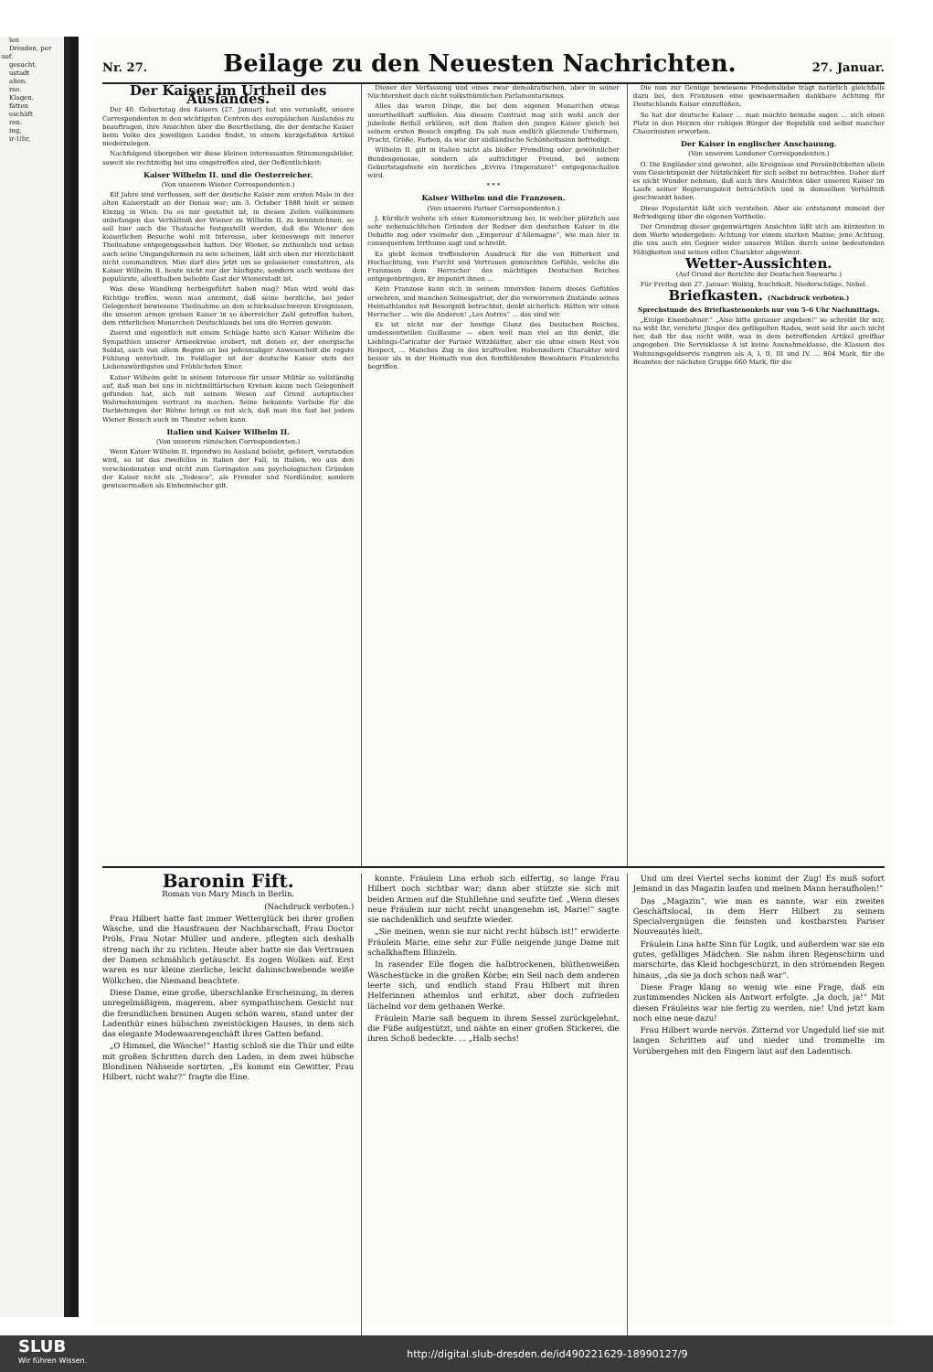len
Dresden, per sof.
gesucht.
ustadt
alien.
rse.
Klagen.
fätten
eschäft
ren.
ing,
ir-Uhr,
Nr. 27. Beilage zu den Neuesten Nachrichten. 27. Januar.
Der Kaiser im Urtheil des Auslandes.
Der 40. Geburtstag des Kaisers (27. Januar) hat uns veranlaßt, unsere Correspondenten in den wichtigsten Centren des europäischen Auslandes zu beauftragen, ihre Ansichten über die Beurtheilung, die der deutsche Kaiser beim Volke des jeweiligen Landes findet, in einem kurzgefaßten Artikel niederzulegen.
Nachfolgend übergeben wir diese kleinen interessanten Stimmungsbilder, soweit sie rechtzeitig bei uns eingetroffen sind, der Oeffentlichkeit:
Kaiser Wilhelm II. und die Oesterreicher.
(Von unserem Wiener Correspondenten.)
Elf Jahre sind verflossen, seit der deutsche Kaiser zum ersten Male in der alten Kaiserstadt an der Donau war; am 3. October 1888 hielt er seinen Einzug in Wien. Da es mir gestattet ist, in diesen Zeilen vollkommen unbefangen das Verhältniß der Wiener zu Wilhelm II. zu kennzeichnen, so soll hier auch die Thatsache festgestellt werden, daß die Wiener den kaiserlichen Besuche wohl mit Interesse, aber keineswegs mit innerer Theilnahme entgegengesehen hatten. Der Wiener, so zuthunlich und urban auch seine Umgangsformen zu sein scheinen, läßt sich eben zur Herzlichkeit nicht commandiren. Man darf dies jetzt um so gelassener constatiren, als Kaiser Wilhelm II. heute nicht nur der häufigste, sondern auch weitaus der populärste, allenthalben beliebte Gast der Wienerstadt ist.
Was diese Wandlung herbeigeführt haben mag? Man wird wohl das Richtige treffen, wenn man annimmt, daß seine herzliche, bei jeder Gelegenheit bewiesene Theilnahme an den schicksalsschweren Ereignissen, die unseren armen greisen Kaiser in so überreicher Zahl getroffen haben, dem ritterlichen Monarchen Deutschlands bei uns die Herzen gewann.
Zuerst und eigentlich mit einem Schlage hatte sich Kaiser Wilhelm die Sympathien unserer Armeekreise erobert, mit denen er, der energische Soldat, auch von allem Beginn an bei jedesmaliger Anwesenheit die regste Fühlung unterhielt. Im Feldlager ist der deutsche Kaiser stets der Liebenswürdigsten und Fröhlichsten Einer.
Kaiser Wilhelm geht in seinem Interesse für unser Militär so vollständig auf, daß man bei uns in nichtmilitärischen Kreisen kaum noch Gelegenheit gefunden hat, sich mit seinem Wesen auf Grund autoptischer Wahrnehmungen vertraut zu machen. Seine bekannte Vorliebe für die Darbietungen der Bühne bringt es mit sich, daß man ihn fast bei jedem Wiener Besuch auch im Theater sehen kann.
Italien und Kaiser Wilhelm II.
(Von unserem römischen Correspondenten.)
Wenn Kaiser Wilhelm II. irgendwo im Ausland beliebt, gefeiert, verstanden wird, so ist das zweifellos in Italien der Fall, in Italien, wo aus den verschiedensten und nicht zum Geringsten aus psychologischen Gründen der Kaiser nicht als „Tedesco“, als Fremder und Nordländer, sondern gewissermaßen als Einheimischer gilt.
Diener der Verfassung und eines zwar demokratischen, aber in seiner Nüchternheit doch nicht volksthümlichen Parlamentarismus.
Alles das waren Dinge, die bei dem eigenen Monarchen etwas unvortheilhaft auffielen. Aus diesem Contrast mag sich wohl auch der jubelnde Beifall erklären, mit dem Italien den jungen Kaiser gleich bei seinem ersten Besuch empfing. Da sah man endlich glänzende Uniformen, Pracht, Größe, Farben, da war der südländische Schönheitssinn befriedigt.
Wilhelm II. gilt in Italien nicht als bloßer Fremdling oder gewöhnlicher Bundesgenosse, sondern als aufrichtiger Freund, bei seinem Geburtstagsfeste ein herzliches „Evviva l'Imperatore!“ entgegenschallen wird.
* * *
Kaiser Wilhelm und die Franzosen.
(Von unserem Pariser Correspondenten.)
J. Kürzlich wohnte ich einer Kammersitzung bei, in welcher plötzlich aus sehr nebensächlichen Gründen der Redner den deutschen Kaiser in die Debatte zog oder vielmehr den „Empereur d'Allemagne“, wie man hier in consequentem Irrthume sagt und schreibt.
Es giebt keinen treffenderen Ausdruck für die von Bitterkeit und Hochachtung, von Furcht und Vertrauen gemischten Gefühle, welche die Franzosen dem Herrscher des mächtigen Deutschen Reiches entgegenbringen. Er imponirt ihnen ...
Kein Franzose kann sich in seinem innersten Innern dieses Gefühles erwehren, und manchen Seinespatriot, der die verworrenen Zustände seines Heimathlandes mit Besorgniß betrachtet, denkt sicherlich: Hätten wir einen Herrscher ... wie die Anderen! „Les Autres“ ... das sind wir.
Es ist nicht nur der heutige Glanz des Deutschen Reiches, umdessentwillen Guillaume — eben weil man viel an ihn denkt, die Lieblings-Caricatur der Pariser Witzblätter, aber nie ohne einen Rest von Respect, ... Manches Zug in des kraftvollen Hohenzollern Charakter wird besser als in der Heimath von den feinfühlenden Bewohnern Frankreichs begriffen.
Die nun zur Genüge bewiesene Friedensliebe trägt natürlich gleichfalls dazu bei, den Franzosen eine gewissermaßen dankbare Achtung für Deutschlands Kaiser einzuflößen.
So hat der deutsche Kaiser ... man möchte beinahe sagen ... sich einen Platz in den Herzen der ruhigen Bürger der Republik und selbst mancher Chauvinisten erworben.
Der Kaiser in englischer Anschauung.
(Von unserem Londoner Correspondenten.)
O. Die Engländer sind gewohnt, alle Ereignisse und Persönlichkeiten allein vom Gesichtspunkt der Nützlichkeit für sich selbst zu betrachten. Daher darf es nicht Wunder nehmen, daß auch ihre Ansichten über unseren Kaiser im Laufe seiner Regierungszeit beträchtlich und in demselben Verhältniß geschwankt haben.
Diese Popularität läßt sich verstehen. Aber sie entstammt zumeist der Befriedigung über die eigenen Vortheile.
Der Grundzug dieser gegenwärtigen Ansichten läßt sich am kürzesten in dem Worte wiedergeben: Achtung vor einem starken Manne; jene Achtung, die uns auch ein Gegner wider unseren Willen durch seine bedeutenden Fähigkeiten und seinen edlen Charakter abgewinnt.
Wetter-Aussichten.
(Auf Grund der Berichte der Deutschen Seewarte.)
Für Freitag den 27. Januar: Wolkig, feuchtkalt, Niederschläge, Nebel.
Briefkasten. (Nachdruck verboten.)
Sprechstunde des Briefkastenonkels nur von 5–6 Uhr Nachmittags.
„Einige Eisenbahner.“ „Also bitte genauer angeben!“ so schreibt Ihr mir, na wißt Ihr, verehrte Jünger des geflügelten Rades, weit seid Ihr auch nicht her, daß Ihr das nicht wißt, was in dem betreffenden Artikel greifbar angegeben. Die Servisklasse A ist keine Ausnahmeklasse, die Klassen des Wohnungsgeldservis rangiren als A, I, II, III und IV. ... 804 Mark, für die Beamten der nächsten Gruppe 660 Mark, für die
Baronin Fift.
Roman von Mary Misch in Berlin.
(Nachdruck verboten.)
Frau Hilbert hatte fast immer Wetterglück bei ihrer großen Wäsche, und die Hausfrauen der Nachbarschaft, Frau Doctor Pröls, Frau Notar Müller und andere, pflegten sich deshalb streng nach ihr zu richten. Heute aber hatte sie das Vertrauen der Damen schmählich getäuscht. Es zogen Wolken auf. Erst waren es nur kleine zierliche, leicht dahinschwebende weiße Wölkchen, die Niemand beachtete.
Diese Dame, eine große, überschlanke Erscheinung, in deren unregelmäßigem, magerem, aber sympathischem Gesicht nur die freundlichen braunen Augen schön waren, stand unter der Ladenthür eines hübschen zweistöckigen Hauses, in dem sich das elegante Modewaarengeschäft ihres Gatten befand.
„O Himmel, die Wäsche!“ Hastig schloß sie die Thür und eilte mit großen Schritten durch den Laden, in dem zwei hübsche Blondinen Nähseide sortirten. „Es kommt ein Gewitter, Frau Hilbert, nicht wahr?“ fragte die Eine.
konnte. Fräulein Lina erhob sich eilfertig, so lange Frau Hilbert noch sichtbar war; dann aber stützte sie sich mit beiden Armen auf die Stuhllehne und seufzte tief. „Wenn dieses neue Fräulein nur nicht recht unangenehm ist, Marie!“ sagte sie nachdenklich und seufzte wieder.
„Sie meinen, wenn sie nur nicht recht hübsch ist!“ erwiderte Fräulein Marie, eine sehr zur Fülle neigende junge Dame mit schalkhaftem Blinzeln.
In rasender Eile flogen die halbtrockenen, blüthenweißen Wäschestücke in die großen Körbe; ein Seil nach dem anderen leerte sich, und endlich stand Frau Hilbert mit ihren Helferinnen athemlos und erhitzt, aber doch zufrieden lächelnd vor dem gethanen Werke.
Fräulein Marie saß bequem in ihrem Sessel zurückgelehnt, die Füße aufgestützt, und nähte an einer großen Stickerei, die ihren Schoß bedeckte. ... „Halb sechs!
Und um drei Viertel sechs kommt der Zug! Es muß sofort Jemand in das Magazin laufen und meinen Mann heraufholen!“
Das „Magazin“, wie man es nannte, war ein zweites Geschäftslocal, in dem Herr Hilbert zu seinem Specialvergnügen die feinsten und kostbarsten Pariser Nouveautés hielt.
Fräulein Lina hatte Sinn für Logik, und außerdem war sie ein gutes, gefälliges Mädchen. Sie nahm ihren Regenschirm und marschirte, das Kleid hochgeschürzt, in den strömenden Regen hinaus, „da sie ja doch schon naß war“.
Diese Frage klang so wenig wie eine Frage, daß ein zustimmendes Nicken als Antwort erfolgte. „Ja doch, ja!“ Mit diesen Fräuleins war nie fertig zu werden, nie! Und jetzt kam noch eine neue dazu!
Frau Hilbert wurde nervös. Zitternd vor Ungeduld lief sie mit langen Schritten auf und nieder und trommelte im Vorübergehen mit den Fingern laut auf den Ladentisch.
SLUB
Wir führen Wissen.
http://digital.slub-dresden.de/id490221629-18990127/9